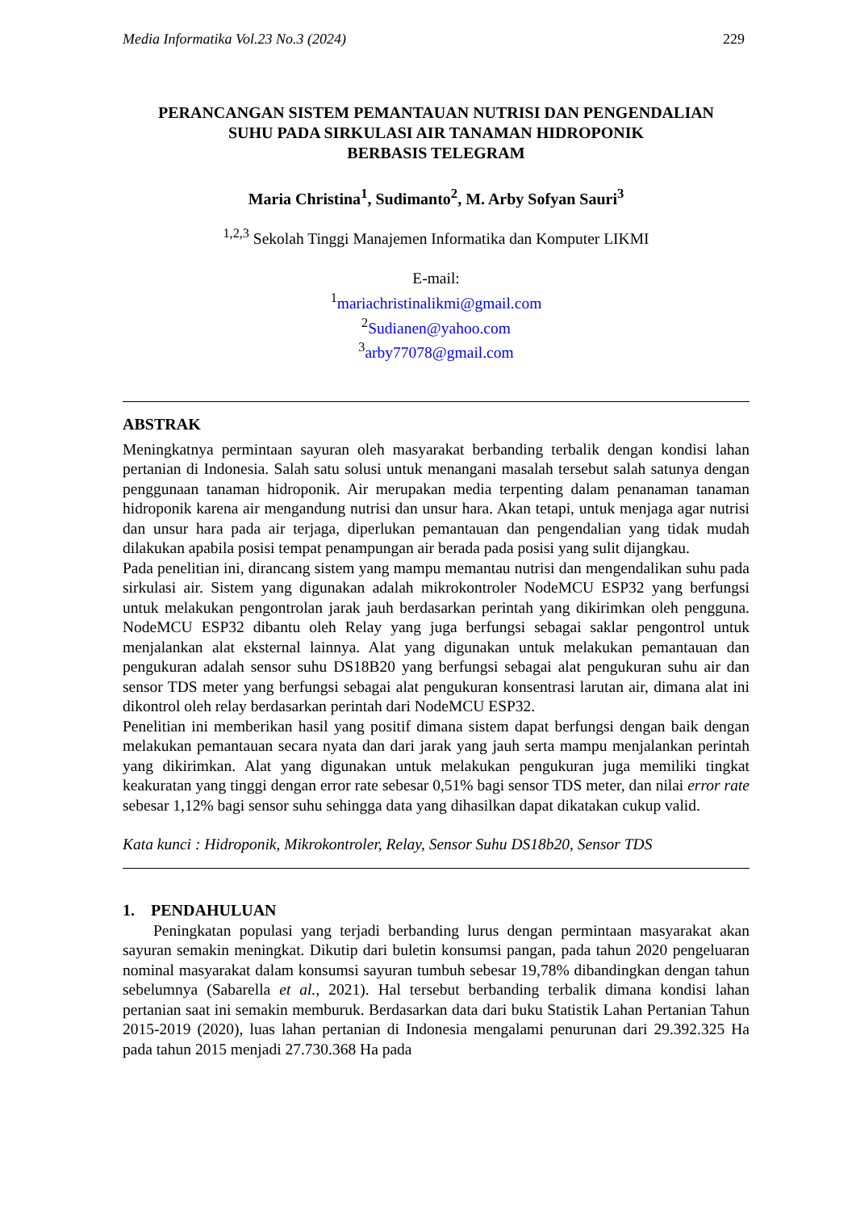Media Informatika Vol.23 No.3 (2024) 229
PERANCANGAN SISTEM PEMANTAUAN NUTRISI DAN PENGENDALIAN
SUHU PADA SIRKULASI AIR TANAMAN HIDROPONIK
BERBASIS TELEGRAM
Maria Christina<sup>1</sup>, Sudimanto<sup>2</sup>, M. Arby Sofyan Sauri<sup>3</sup>
<sup>1,2,3</sup> Sekolah Tinggi Manajemen Informatika dan Komputer LIKMI
E-mail:
<sup>1</sup> mariachristinalikmi@gmail.com
<sup>2</sup> Sudianen@yahoo.com
<sup>3</sup> arby77078@gmail.com
ABSTRAK
Meningkatnya permintaan sayuran oleh masyarakat berbanding terbalik dengan kondisi lahan pertanian di Indonesia. Salah satu solusi untuk menangani masalah tersebut salah satunya dengan penggunaan tanaman hidroponik. Air merupakan media terpenting dalam penanaman tanaman hidroponik karena air mengandung nutrisi dan unsur hara. Akan tetapi, untuk menjaga agar nutrisi dan unsur hara pada air terjaga, diperlukan pemantauan dan pengendalian yang tidak mudah dilakukan apabila posisi tempat penampungan air berada pada posisi yang sulit dijangkau.
Pada penelitian ini, dirancang sistem yang mampu memantau nutrisi dan mengendalikan suhu pada sirkulasi air. Sistem yang digunakan adalah mikrokontroler NodeMCU ESP32 yang berfungsi untuk melakukan pengontrolan jarak jauh berdasarkan perintah yang dikirimkan oleh pengguna. NodeMCU ESP32 dibantu oleh Relay yang juga berfungsi sebagai saklar pengontrol untuk menjalankan alat eksternal lainnya. Alat yang digunakan untuk melakukan pemantauan dan pengukuran adalah sensor suhu DS18B20 yang berfungsi sebagai alat pengukuran suhu air dan sensor TDS meter yang berfungsi sebagai alat pengukuran konsentrasi larutan air, dimana alat ini dikontrol oleh relay berdasarkan perintah dari NodeMCU ESP32.
Penelitian ini memberikan hasil yang positif dimana sistem dapat berfungsi dengan baik dengan melakukan pemantauan secara nyata dan dari jarak yang jauh serta mampu menjalankan perintah yang dikirimkan. Alat yang digunakan untuk melakukan pengukuran juga memiliki tingkat keakuratan yang tinggi dengan error rate sebesar 0,51% bagi sensor TDS meter, dan nilai error rate sebesar 1,12% bagi sensor suhu sehingga data yang dihasilkan dapat dikatakan cukup valid.
Kata kunci : Hidroponik, Mikrokontroler, Relay, Sensor Suhu DS18b20, Sensor TDS
1. PENDAHULUAN
Peningkatan populasi yang terjadi berbanding lurus dengan permintaan masyarakat akan sayuran semakin meningkat. Dikutip dari buletin konsumsi pangan, pada tahun 2020 pengeluaran nominal masyarakat dalam konsumsi sayuran tumbuh sebesar 19,78% dibandingkan dengan tahun sebelumnya (Sabarella et al., 2021). Hal tersebut berbanding terbalik dimana kondisi lahan pertanian saat ini semakin memburuk. Berdasarkan data dari buku Statistik Lahan Pertanian Tahun 2015-2019 (2020), luas lahan pertanian di Indonesia mengalami penurunan dari 29.392.325 Ha pada tahun 2015 menjadi 27.730.368 Ha pada